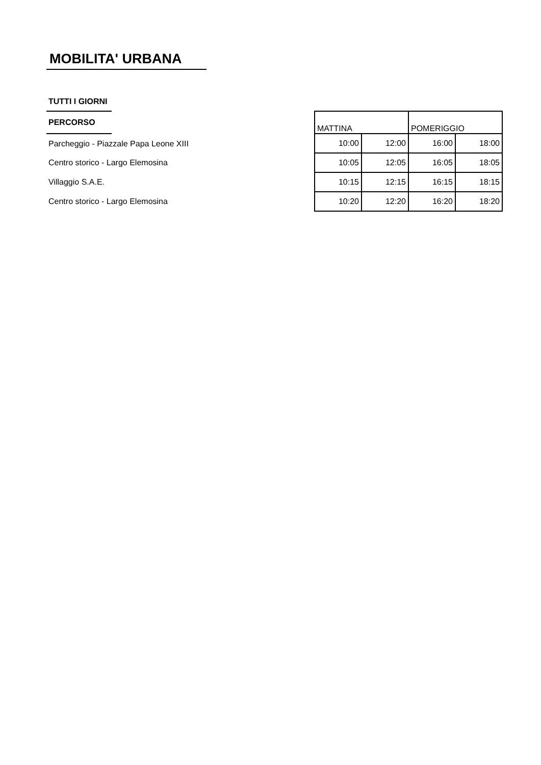MOBILITA' URBANA
| TUTTI I GIORNI | | | | | |
| PERCORSO | | MATTINA | | POMERIGGIO | |
| Parcheggio - Piazzale Papa Leone XIII | | 10:00 | 12:00 | 16:00 | 18:00 |
| Centro storico - Largo Elemosina | | 10:05 | 12:05 | 16:05 | 18:05 |
| Villaggio S.A.E. | | 10:15 | 12:15 | 16:15 | 18:15 |
| Centro storico - Largo Elemosina | | 10:20 | 12:20 | 16:20 | 18:20 |